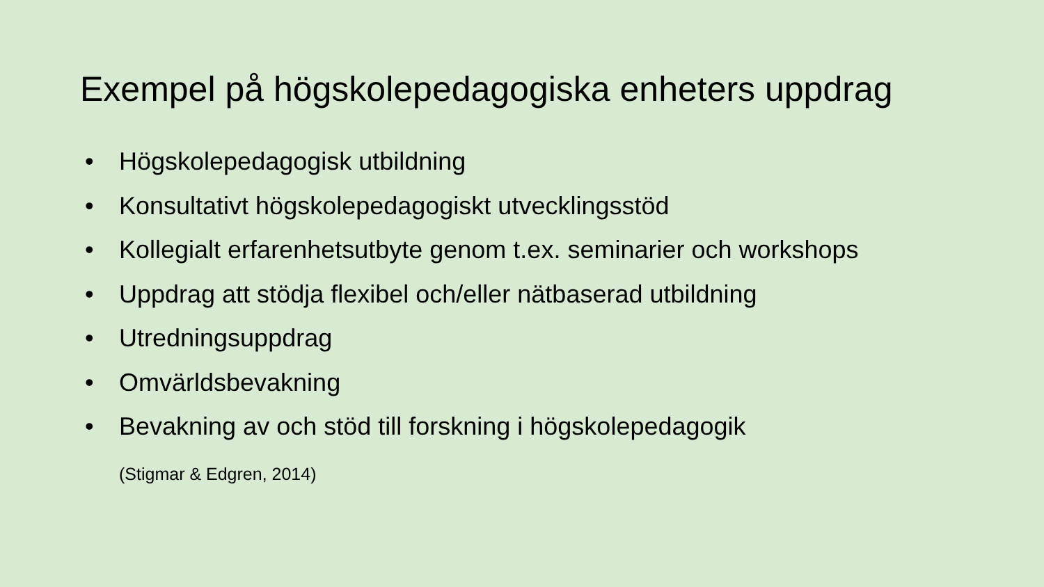Exempel på högskolepedagogiska enheters uppdrag
• Högskolepedagogisk utbildning
• Konsultativt högskolepedagogiskt utvecklingsstöd
• Kollegialt erfarenhetsutbyte genom t.ex. seminarier och workshops
• Uppdrag att stödja flexibel och/eller nätbaserad utbildning
• Utredningsuppdrag
• Omvärldsbevakning
• Bevakning av och stöd till forskning i högskolepedagogik
(Stigmar & Edgren, 2014)